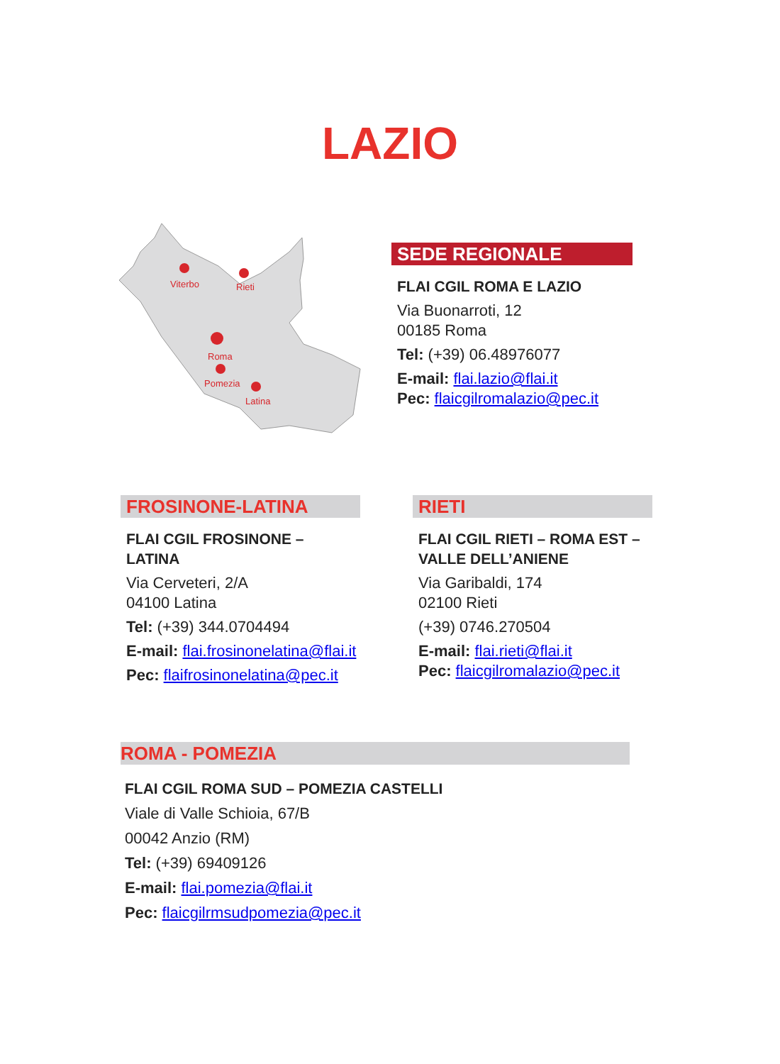LAZIO
Viterbo
Rieti
Roma
Pomezia
Latina
SEDE REGIONALE
FLAI CGIL ROMA E LAZIO
Via Buonarroti, 12
00185 Roma
Tel: (+39) 06.48976077
E-mail: flai.lazio@flai.it
Pec: flaicgilromalazio@pec.it
FROSINONE-LATINA
FLAI CGIL FROSINONE – LATINA
Via Cerveteri, 2/A
04100 Latina
Tel: (+39) 344.0704494
E-mail: flai.frosinonelatina@flai.it
Pec: flaifrosinonelatina@pec.it
RIETI
FLAI CGIL RIETI – ROMA EST –
VALLE DELL’ANIENE
Via Garibaldi, 174
02100 Rieti
(+39) 0746.270504
E-mail: flai.rieti@flai.it
Pec: flaicgilromalazio@pec.it
ROMA - POMEZIA
FLAI CGIL ROMA SUD – POMEZIA CASTELLI
Viale di Valle Schioia, 67/B
00042 Anzio (RM)
Tel: (+39) 69409126
E-mail: flai.pomezia@flai.it
Pec: flaicgilrmsudpomezia@pec.it